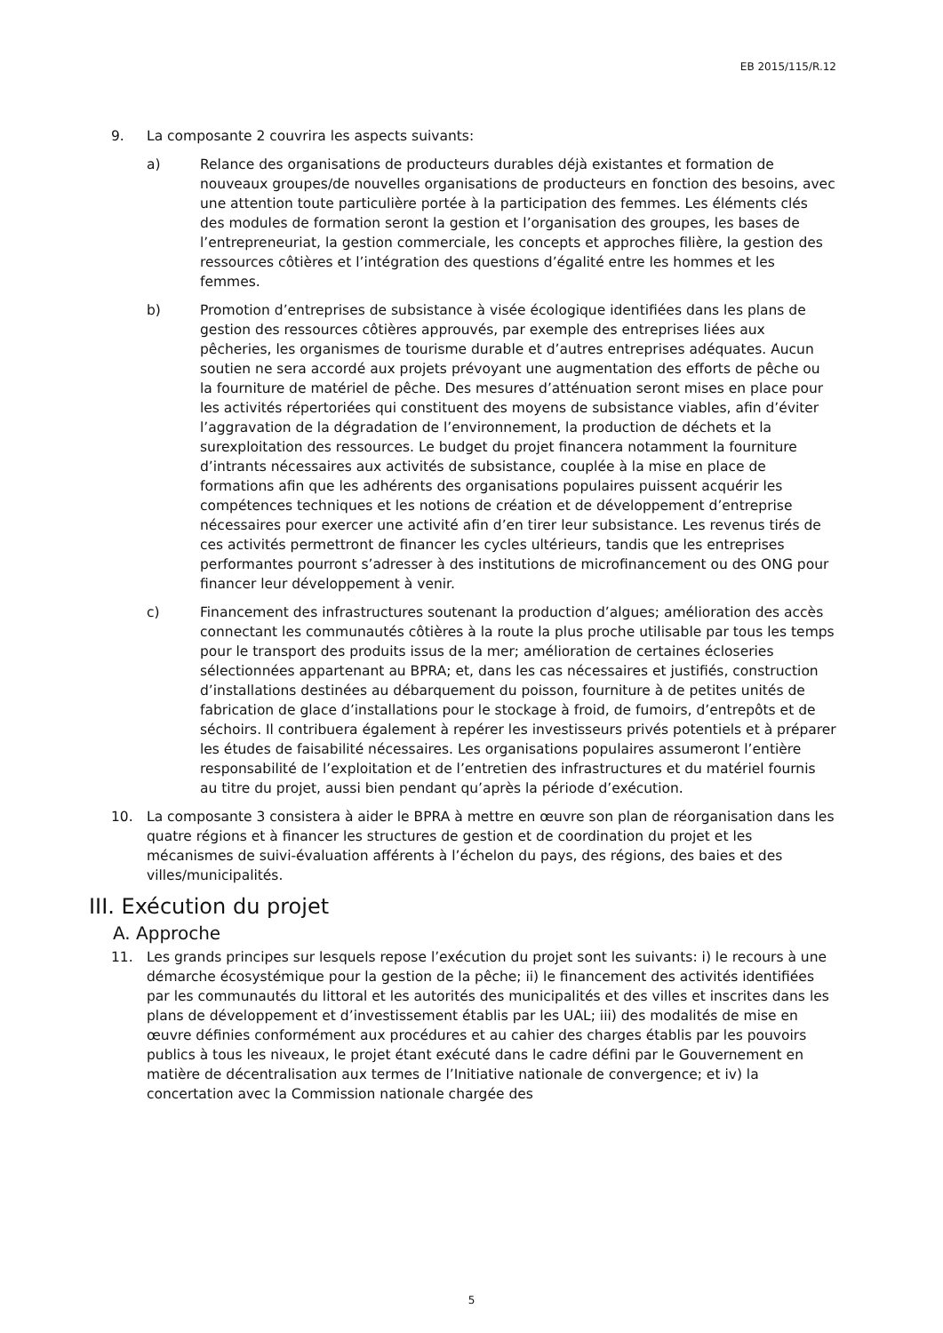EB 2015/115/R.12
9. La composante 2 couvrira les aspects suivants:
a) Relance des organisations de producteurs durables déjà existantes et formation de nouveaux groupes/de nouvelles organisations de producteurs en fonction des besoins, avec une attention toute particulière portée à la participation des femmes. Les éléments clés des modules de formation seront la gestion et l’organisation des groupes, les bases de l’entrepreneuriat, la gestion commerciale, les concepts et approches filière, la gestion des ressources côtières et l’intégration des questions d’égalité entre les hommes et les femmes.
b) Promotion d’entreprises de subsistance à visée écologique identifiées dans les plans de gestion des ressources côtières approuvés, par exemple des entreprises liées aux pêcheries, les organismes de tourisme durable et d’autres entreprises adéquates. Aucun soutien ne sera accordé aux projets prévoyant une augmentation des efforts de pêche ou la fourniture de matériel de pêche. Des mesures d’atténuation seront mises en place pour les activités répertoriées qui constituent des moyens de subsistance viables, afin d’éviter l’aggravation de la dégradation de l’environnement, la production de déchets et la surexploitation des ressources. Le budget du projet financera notamment la fourniture d’intrants nécessaires aux activités de subsistance, couplée à la mise en place de formations afin que les adhérents des organisations populaires puissent acquérir les compétences techniques et les notions de création et de développement d’entreprise nécessaires pour exercer une activité afin d’en tirer leur subsistance. Les revenus tirés de ces activités permettront de financer les cycles ultérieurs, tandis que les entreprises performantes pourront s’adresser à des institutions de microfinancement ou des ONG pour financer leur développement à venir.
c) Financement des infrastructures soutenant la production d’algues; amélioration des accès connectant les communautés côtières à la route la plus proche utilisable par tous les temps pour le transport des produits issus de la mer; amélioration de certaines écloseries sélectionnées appartenant au BPRA; et, dans les cas nécessaires et justifiés, construction d’installations destinées au débarquement du poisson, fourniture à de petites unités de fabrication de glace d’installations pour le stockage à froid, de fumoirs, d’entrepôts et de séchoirs. Il contribuera également à repérer les investisseurs privés potentiels et à préparer les études de faisabilité nécessaires. Les organisations populaires assumeront l’entière responsabilité de l’exploitation et de l’entretien des infrastructures et du matériel fournis au titre du projet, aussi bien pendant qu’après la période d’exécution.
10. La composante 3 consistera à aider le BPRA à mettre en œuvre son plan de réorganisation dans les quatre régions et à financer les structures de gestion et de coordination du projet et les mécanismes de suivi-évaluation afférents à l’échelon du pays, des régions, des baies et des villes/municipalités.
III. Exécution du projet
A. Approche
11. Les grands principes sur lesquels repose l’exécution du projet sont les suivants: i) le recours à une démarche écosystémique pour la gestion de la pêche; ii) le financement des activités identifiées par les communautés du littoral et les autorités des municipalités et des villes et inscrites dans les plans de développement et d’investissement établis par les UAL; iii) des modalités de mise en œuvre définies conformément aux procédures et au cahier des charges établis par les pouvoirs publics à tous les niveaux, le projet étant exécuté dans le cadre défini par le Gouvernement en matière de décentralisation aux termes de l’Initiative nationale de convergence; et iv) la concertation avec la Commission nationale chargée des
5